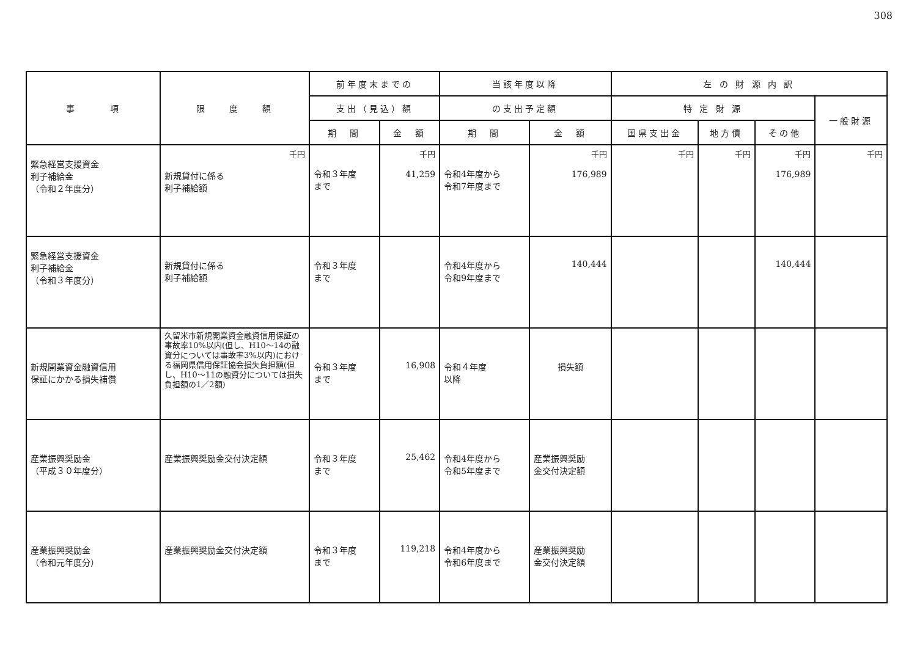308
| 事 項 | 限 度 額 | 前年度末までの | | 当該年度以降 | | 左 の 財 源 内 訳 | | | |
| --- | --- | --- | --- | --- | --- | --- | --- | --- | --- |
| | | 支出（見込）額 | | の支出予定額 | | 特 定 財 源 | | | 一般財源 |
| | | 期 間 | 金 額 | 期 間 | 金 額 | 国県支出金 | 地方債 | その他 | |
| 緊急経営支援資金 利子補給金 （令和２年度分） | 千円 新規貸付に係る 利子補給額 | 令和３年度 まで | 千円 41,259 | 令和4年度から 令和7年度まで | 千円 176,989 | 千円 | 千円 | 千円 176,989 | 千円 |
| 緊急経営支援資金 利子補給金 （令和３年度分） | 新規貸付に係る 利子補給額 | 令和３年度 まで | | 令和4年度から 令和9年度まで | 140,444 | | | 140,444 | |
| 新規開業資金融資信用 保証にかかる損失補償 | 久留米市新規開業資金融資信用保証の事故率10%以内(但し、H10～14の融資分については事故率3%以内)における福岡県信用保証協会損失負担額(但し、H10～11の融資分については損失負担額の1／2額) | 令和３年度 まで | 16,908 | 令和４年度 以降 | 損失額 | | | | |
| 産業振興奨励金 （平成３０年度分） | 産業振興奨励金交付決定額 | 令和３年度 まで | 25,462 | 令和4年度から 令和5年度まで | 産業振興奨励 金交付決定額 | | | | |
| 産業振興奨励金 （令和元年度分） | 産業振興奨励金交付決定額 | 令和３年度 まで | 119,218 | 令和4年度から 令和6年度まで | 産業振興奨励 金交付決定額 | | | | |